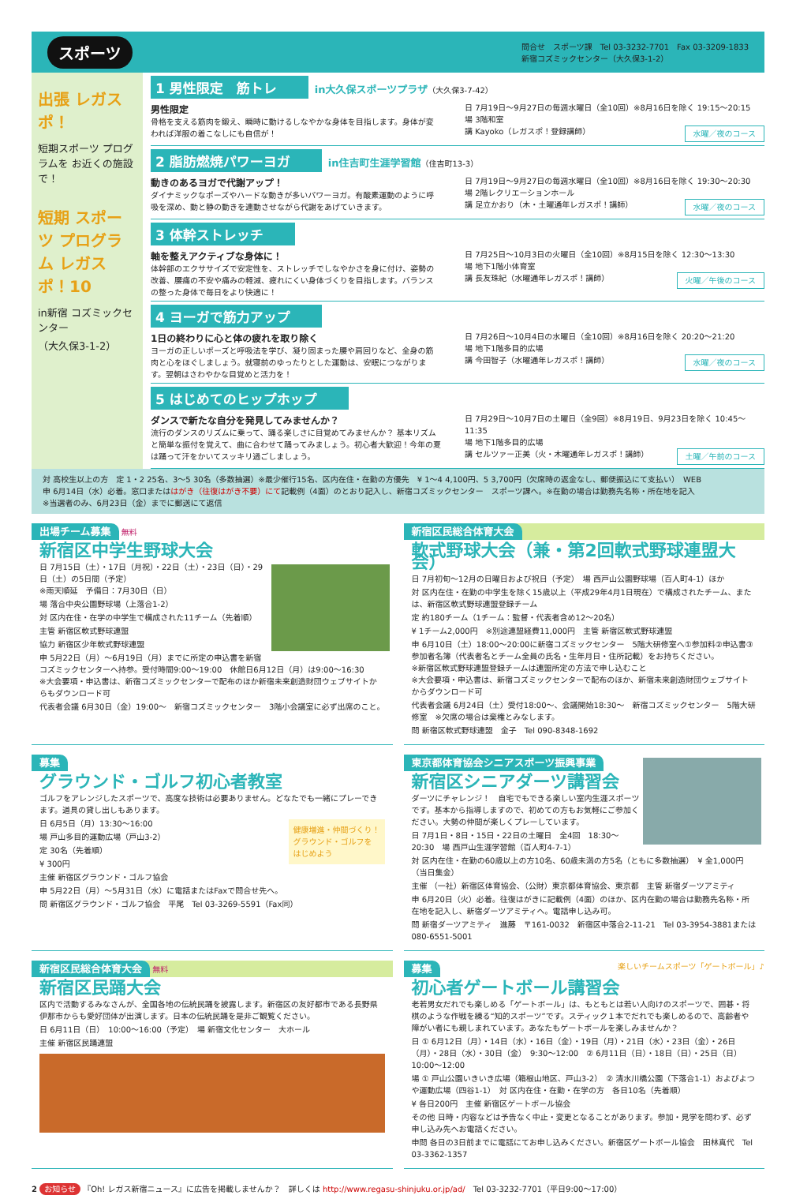スポーツ 問合せ　スポーツ課　Tel 03-3232-7701　Fax 03-3209-1833
新宿コズミックセンター（大久保3-1-2）
出張 レガスポ！
短期スポーツ プログラムを お近くの施設で！
短期 スポーツ プログラム レガスポ！10
in新宿 コズミックセンター
（大久保3-1-2）
1 男性限定　筋トレ
in大久保スポーツプラザ（大久保3-7-42）
男性限定
骨格を支える筋肉を鍛え、瞬時に動けるしなやかな身体を目指します。身体が変われば洋服の着こなしにも自信が！
日 7月19日～9月27日の毎週水曜日（全10回）※8月16日を除く 19:15～20:15
場 3階和室
講 Kayoko（レガスポ！登録講師） 水曜／夜のコース
2 脂肪燃焼パワーヨガ
in住吉町生涯学習館（住吉町13-3）
動きのあるヨガで代謝アップ！
ダイナミックなポーズやハードな動きが多いパワーヨガ。有酸素運動のように呼吸を深め、動と静の動きを連動させながら代謝をあげていきます。
日 7月19日～9月27日の毎週水曜日（全10回）※8月16日を除く 19:30～20:30
場 2階レクリエーションホール
講 足立かおり（木・土曜通年レガスポ！講師） 水曜／夜のコース
3 体幹ストレッチ
軸を整えアクティブな身体に！
体幹部のエクササイズで安定性を、ストレッチでしなやかさを身に付け、姿勢の改善、腰痛の不安や痛みの軽減、疲れにくい身体づくりを目指します。バランスの整った身体で毎日をより快適に！
日 7月25日～10月3日の火曜日（全10回）※8月15日を除く 12:30～13:30
場 地下1階小体育室
講 長友珠紀（水曜通年レガスポ！講師） 火曜／午後のコース
4 ヨーガで筋力アップ
1日の終わりに心と体の疲れを取り除く
ヨーガの正しいポーズと呼吸法を学び、凝り固まった腰や肩回りなど、全身の筋肉と心をほぐしましょう。就寝前のゆったりとした運動は、安眠につながります。翌朝はさわやかな目覚めと活力を！
日 7月26日～10月4日の水曜日（全10回）※8月16日を除く 20:20～21:20
場 地下1階多目的広場
講 今田智子（水曜通年レガスポ！講師） 水曜／夜のコース
5 はじめてのヒップホップ
ダンスで新たな自分を発見してみませんか？
流行のダンスのリズムに乗って、踊る楽しさに目覚めてみませんか？ 基本リズムと簡単な振付を覚えて、曲に合わせて踊ってみましょう。初心者大歓迎！今年の夏は踊って汗をかいてスッキリ過ごしましょう。
日 7月29日～10月7日の土曜日（全9回）※8月19日、9月23日を除く 10:45～11:35
場 地下1階多目的広場
講 セルツァー正美（火・木曜通年レガスポ！講師） 土曜／午前のコース
対 高校生以上の方　定 1・2 25名、3～5 30名（多数抽選）※最少催行15名、区内在住・在勤の方優先　¥ 1～4 4,100円、5 3,700円（欠席時の返金なし、郵便振込にて支払い）　WEB
申 6月14日（水）必着。窓口またははがき（往復はがき不要）にて記載例（4面）のとおり記入し、新宿コズミックセンター　スポーツ課へ。※在勤の場合は勤務先名称・所在地を記入
※当選者のみ、6月23日（金）までに郵送にて返信
出場チーム募集 無料
新宿区中学生野球大会
日 7月15日（土）・17日（月祝）・22日（土）・23日（日）・29日（土）の5日間（予定）
※雨天順延　予備日：7月30日（日）
場 落合中央公園野球場（上落合1-2）
対 区内在住・在学の中学生で構成された11チーム（先着順）
主管 新宿区軟式野球連盟
協力 新宿区少年軟式野球連盟
申 5月22日（月）～6月19日（月）までに所定の申込書を新宿コズミックセンターへ持参。受付時間9:00～19:00　休館日6月12日（月）は9:00～16:30
※大会要項・申込書は、新宿コズミックセンターで配布のほか新宿未来創造財団ウェブサイトからもダウンロード可
代表者会議 6月30日（金）19:00～　新宿コズミックセンター　3階小会議室に必ず出席のこと。
新宿区民総合体育大会
軟式野球大会（兼・第2回軟式野球連盟大会）
日 7月初旬～12月の日曜日および祝日（予定）　場 西戸山公園野球場（百人町4-1）ほか
対 区内在住・在勤の中学生を除く15歳以上（平成29年4月1日現在）で構成されたチーム、または、新宿区軟式野球連盟登録チーム
定 約180チーム（1チーム：監督・代表者含め12～20名）
¥ 1チーム2,000円　※別途連盟経費11,000円　主管 新宿区軟式野球連盟
申 6月10日（土）18:00～20:00に新宿コズミックセンター　5階大研修室へ①参加料②申込書③参加者名簿（代表者名とチーム全員の氏名・生年月日・住所記載）をお持ちください。
※新宿区軟式野球連盟登録チームは連盟所定の方法で申し込むこと
※大会要項・申込書は、新宿コズミックセンターで配布のほか、新宿未来創造財団ウェブサイトからダウンロード可
代表者会議 6月24日（土）受付18:00～、会議開始18:30～　新宿コズミックセンター　5階大研修室　※欠席の場合は棄権とみなします。
問 新宿区軟式野球連盟　金子　Tel 090-8348-1692
募集
グラウンド・ゴルフ初心者教室
ゴルフをアレンジしたスポーツで、高度な技術は必要ありません。どなたでも一緒にプレーできます。道具の貸し出しもあります。
健康増進・仲間づくり！
グラウンド・ゴルフを
はじめよう
日 6月5日（月）13:30～16:00
場 戸山多目的運動広場（戸山3-2）
定 30名（先着順）
¥ 300円
主催 新宿区グラウンド・ゴルフ協会
申 5月22日（月）～5月31日（水）に電話またはFaxで問合せ先へ。
問 新宿区グラウンド・ゴルフ協会　平尾　Tel 03-3269-5591（Fax同）
東京都体育協会シニアスポーツ振興事業
新宿区シニアダーツ講習会
ダーツにチャレンジ！　自宅でもできる楽しい室内生涯スポーツです。基本から指導しますので、初めての方もお気軽にご参加ください。大勢の仲間が楽しくプレーしています。
日 7月1日・8日・15日・22日の土曜日　全4回　18:30～20:30　場 西戸山生涯学習館（百人町4-7-1）
対 区内在住・在勤の60歳以上の方10名、60歳未満の方5名（ともに多数抽選）　¥ 全1,000円（当日集金）
主催 （一社）新宿区体育協会、（公財）東京都体育協会、東京都　主管 新宿ダーツアミティ
申 6月20日（火）必着。往復はがきに記載例（4面）のほか、区内在勤の場合は勤務先名称・所在地を記入し、新宿ダーツアミティへ。電話申し込み可。
問 新宿ダーツアミティ　進藤　〒161-0032　新宿区中落合2-11-21　Tel 03-3954-3881または080-6551-5001
新宿区民総合体育大会 無料
新宿区民踊大会
区内で活動するみなさんが、全国各地の伝統民踊を披露します。新宿区の友好都市である長野県伊那市からも愛好団体が出演します。日本の伝統民踊を是非ご観覧ください。
日 6月11日（日）　10:00～16:00（予定）　場 新宿文化センター　大ホール
主催 新宿区民踊連盟
募集 楽しいチームスポーツ「ゲートボール」♪
初心者ゲートボール講習会
老若男女だれでも楽しめる「ゲートボール」は、もともとは若い人向けのスポーツで、囲碁・将棋のような作戦を練る“知的スポーツ”です。スティック１本でだれでも楽しめるので、高齢者や障がい者にも親しまれています。あなたもゲートボールを楽しみませんか？
日 ① 6月12日（月）・14日（水）・16日（金）・19日（月）・21日（水）・23日（金）・26日（月）・28日（水）・30日（金）　9:30～12:00　② 6月11日（日）・18日（日）・25日（日）　10:00～12:00
場 ① 戸山公園いきいき広場（箱根山地区、戸山3-2）　② 清水川橋公園（下落合1-1）およびよつや運動広場（四谷1-1）　対 区内在住・在勤・在学の方　各日10名（先着順）
¥ 各日200円　主催 新宿区ゲートボール協会
その他 日時・内容などは予告なく中止・変更となることがあります。参加・見学を問わず、必ず申し込み先へお電話ください。
申問 各日の3日前までに電話にてお申し込みください。新宿区ゲートボール協会　田林真代　Tel 03-3362-1357
2 お知らせ 『Oh! レガス新宿ニュース』に広告を掲載しませんか？　詳しくは http://www.regasu-shinjuku.or.jp/ad/　Tel 03-3232-7701（平日9:00～17:00）